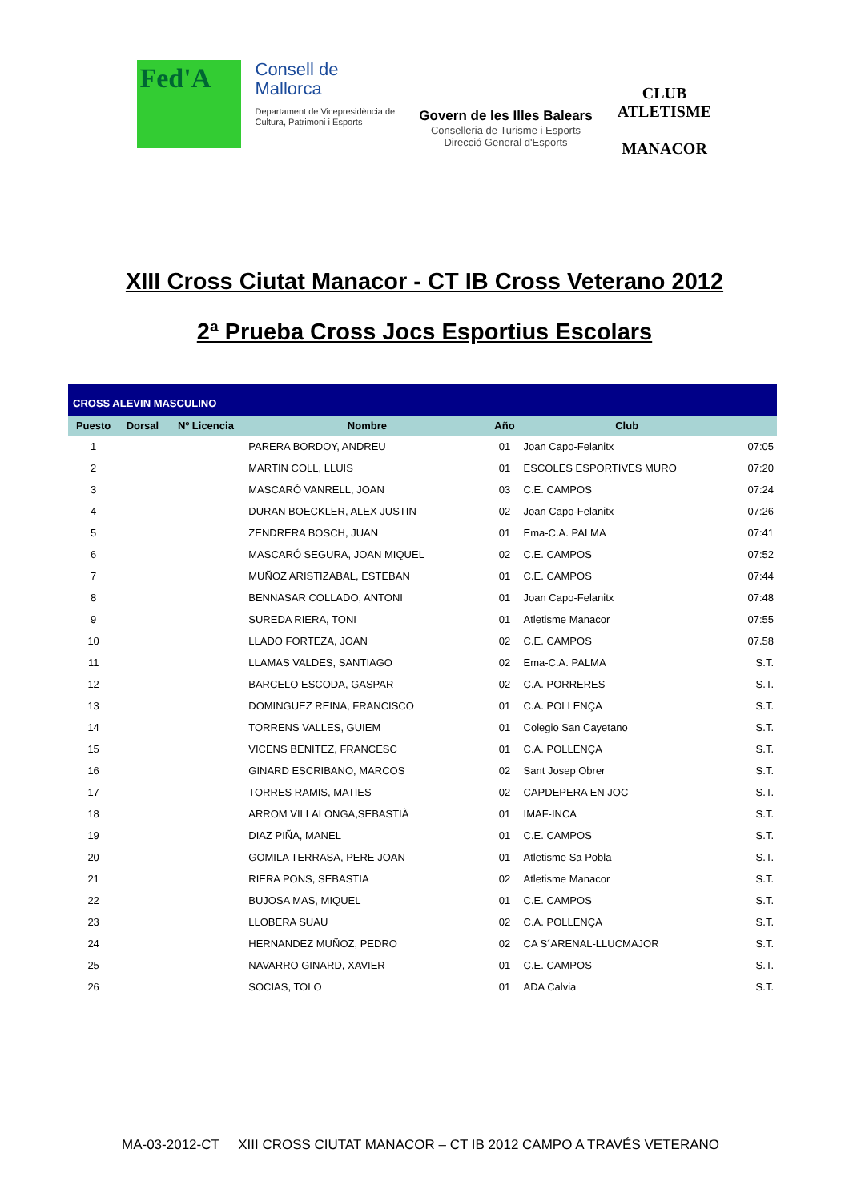Fed'A
Consell de Mallorca
Departament de Vicepresidència de Cultura, Patrimoni i Esports
Govern de les Illes Balears
Conselleria de Turisme i Esports
Direcció General d'Esports
CLUB ATLETISME
MANACOR
XIII Cross Ciutat Manacor - CT IB Cross Veterano 2012
2ª Prueba Cross Jocs Esportius Escolars
| CROSS ALEVIN MASCULINO | | | | | | |
| Puesto | Dorsal | Nº Licencia | Nombre | Año | Club | |
| 1 | | | PARERA BORDOY, ANDREU | 01 | Joan Capo-Felanitx | 07:05 |
| 2 | | | MARTIN COLL, LLUIS | 01 | ESCOLES ESPORTIVES MURO | 07:20 |
| 3 | | | MASCARÓ VANRELL, JOAN | 03 | C.E. CAMPOS | 07:24 |
| 4 | | | DURAN BOECKLER, ALEX JUSTIN | 02 | Joan Capo-Felanitx | 07:26 |
| 5 | | | ZENDRERA BOSCH, JUAN | 01 | Ema-C.A. PALMA | 07:41 |
| 6 | | | MASCARÓ SEGURA, JOAN MIQUEL | 02 | C.E. CAMPOS | 07:52 |
| 7 | | | MUÑOZ ARISTIZABAL, ESTEBAN | 01 | C.E. CAMPOS | 07:44 |
| 8 | | | BENNASAR COLLADO, ANTONI | 01 | Joan Capo-Felanitx | 07:48 |
| 9 | | | SUREDA RIERA, TONI | 01 | Atletisme Manacor | 07:55 |
| 10 | | | LLADO FORTEZA, JOAN | 02 | C.E. CAMPOS | 07.58 |
| 11 | | | LLAMAS VALDES, SANTIAGO | 02 | Ema-C.A. PALMA | S.T. |
| 12 | | | BARCELO ESCODA, GASPAR | 02 | C.A. PORRERES | S.T. |
| 13 | | | DOMINGUEZ REINA, FRANCISCO | 01 | C.A. POLLENÇA | S.T. |
| 14 | | | TORRENS VALLES, GUIEM | 01 | Colegio San Cayetano | S.T. |
| 15 | | | VICENS BENITEZ, FRANCESC | 01 | C.A. POLLENÇA | S.T. |
| 16 | | | GINARD ESCRIBANO, MARCOS | 02 | Sant Josep Obrer | S.T. |
| 17 | | | TORRES RAMIS, MATIES | 02 | CAPDEPERA EN JOC | S.T. |
| 18 | | | ARROM VILLALONGA,SEBASTIÀ | 01 | IMAF-INCA | S.T. |
| 19 | | | DIAZ PIÑA, MANEL | 01 | C.E. CAMPOS | S.T. |
| 20 | | | GOMILA TERRASA, PERE JOAN | 01 | Atletisme Sa Pobla | S.T. |
| 21 | | | RIERA PONS, SEBASTIA | 02 | Atletisme Manacor | S.T. |
| 22 | | | BUJOSA MAS, MIQUEL | 01 | C.E. CAMPOS | S.T. |
| 23 | | | LLOBERA SUAU | 02 | C.A. POLLENÇA | S.T. |
| 24 | | | HERNANDEZ MUÑOZ, PEDRO | 02 | CA S´ARENAL-LLUCMAJOR | S.T. |
| 25 | | | NAVARRO GINARD, XAVIER | 01 | C.E. CAMPOS | S.T. |
| 26 | | | SOCIAS, TOLO | 01 | ADA Calvia | S.T. |
MA-03-2012-CT XIII CROSS CIUTAT MANACOR – CT IB 2012 CAMPO A TRAVÉS VETERANO